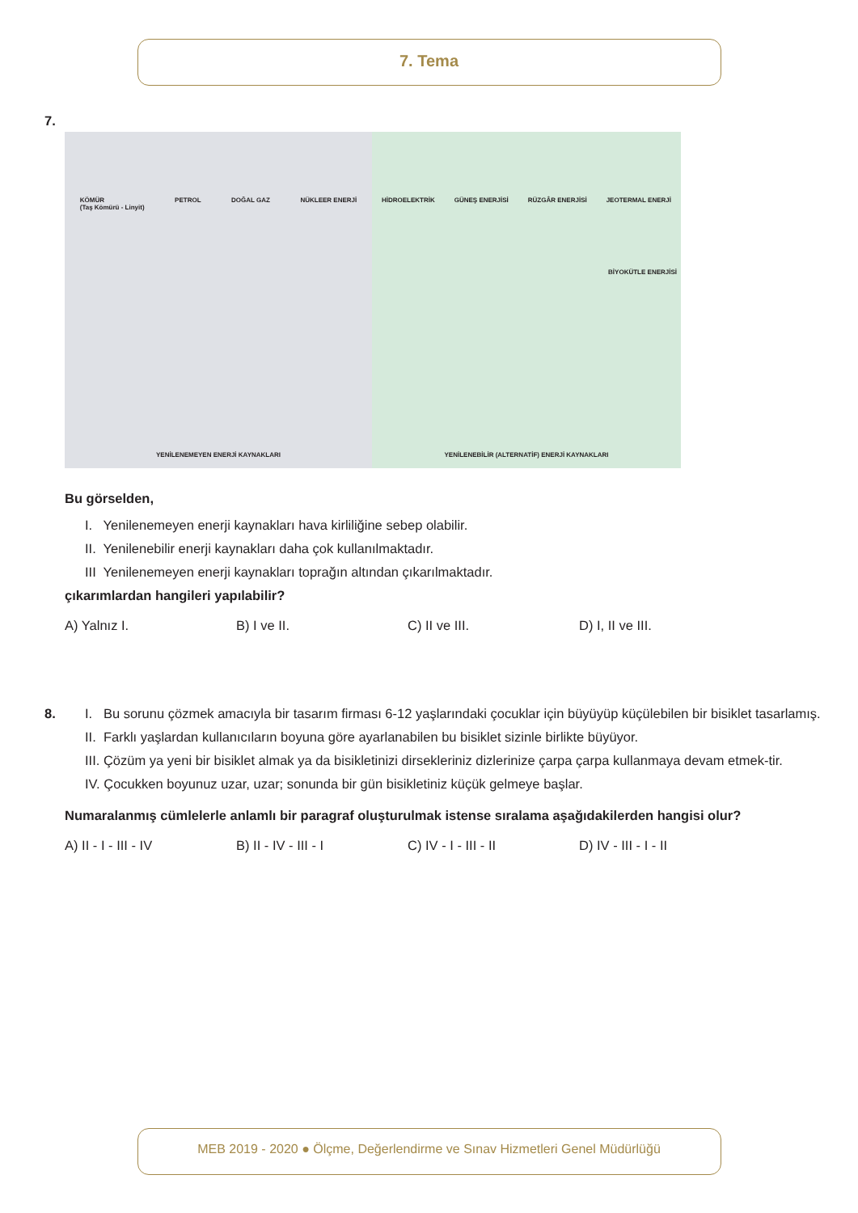7. Tema
7.
KÖMÜR
(Taş Kömürü - Linyit) PETROL DOĞAL GAZ NÜKLEER ENERJİ
YENİLENEMEYEN ENERJİ KAYNAKLARI
HİDROELEKTRİK GÜNEŞ ENERJİSİ RÜZGÂR ENERJİSİ JEOTERMAL ENERJİ
BİYOKÜTLE ENERJİSİ
YENİLENEBİLİR (ALTERNATİF) ENERJİ KAYNAKLARI
Bu görselden,
I. Yenilenemeyen enerji kaynakları hava kirliliğine sebep olabilir.
II. Yenilenebilir enerji kaynakları daha çok kullanılmaktadır.
III Yenilenemeyen enerji kaynakları toprağın altından çıkarılmaktadır.
çıkarımlardan hangileri yapılabilir?
A) Yalnız I. B) I ve II. C) II ve III. D) I, II ve III.
8. I. Bu sorunu çözmek amacıyla bir tasarım firması 6-12 yaşlarındaki çocuklar için büyüyüp küçülebilen bir bisiklet tasarlamış.
II. Farklı yaşlardan kullanıcıların boyuna göre ayarlanabilen bu bisiklet sizinle birlikte büyüyor.
III. Çözüm ya yeni bir bisiklet almak ya da bisikletinizi dirsekleriniz dizlerinize çarpa çarpa kullanmaya devam etmek-tir.
IV. Çocukken boyunuz uzar, uzar; sonunda bir gün bisikletiniz küçük gelmeye başlar.
Numaralanmış cümlelerle anlamlı bir paragraf oluşturulmak istense sıralama aşağıdakilerden hangisi olur?
A) II - I - III - IV B) II - IV - III - I C) IV - I - III - II D) IV - III - I - II
MEB 2019 - 2020 ● Ölçme, Değerlendirme ve Sınav Hizmetleri Genel Müdürlüğü